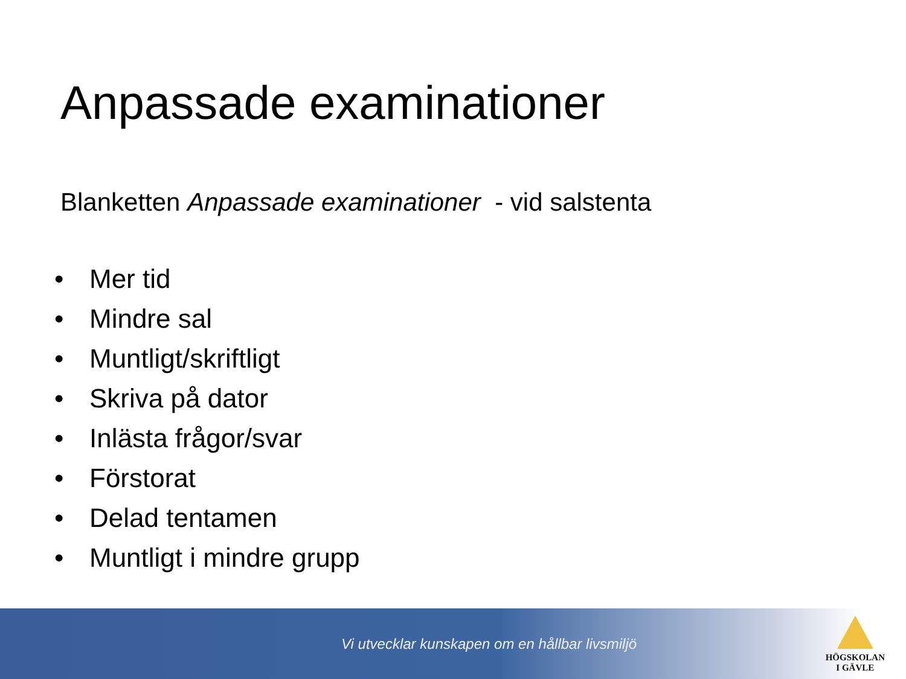Anpassade examinationer
Blanketten Anpassade examinationer - vid salstenta
• Mer tid
• Mindre sal
• Muntligt/skriftligt
• Skriva på dator
• Inlästa frågor/svar
• Förstorat
• Delad tentamen
• Muntligt i mindre grupp
Vi utvecklar kunskapen om en hållbar livsmiljö
HÖGSKOLAN
I GÄVLE